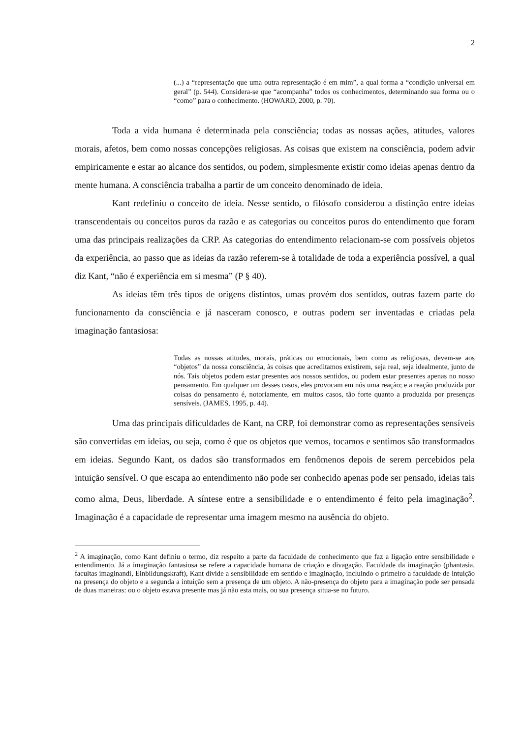2
(...) a “representação que uma outra representação é em mim”, a qual forma a “condição universal em geral” (p. 544). Considera-se que “acompanha” todos os conhecimentos, determinando sua forma ou o “como” para o conhecimento. (HOWARD, 2000, p. 70).
Toda a vida humana é determinada pela consciência; todas as nossas ações, atitudes, valores morais, afetos, bem como nossas concepções religiosas. As coisas que existem na consciência, podem advir empiricamente e estar ao alcance dos sentidos, ou podem, simplesmente existir como ideias apenas dentro da mente humana. A consciência trabalha a partir de um conceito denominado de ideia.
Kant redefiniu o conceito de ideia. Nesse sentido, o filósofo considerou a distinção entre ideias transcendentais ou conceitos puros da razão e as categorias ou conceitos puros do entendimento que foram uma das principais realizações da CRP. As categorias do entendimento relacionam-se com possíveis objetos da experiência, ao passo que as ideias da razão referem-se à totalidade de toda a experiência possível, a qual diz Kant, “não é experiência em si mesma” (P § 40).
As ideias têm três tipos de origens distintos, umas provém dos sentidos, outras fazem parte do funcionamento da consciência e já nasceram conosco, e outras podem ser inventadas e criadas pela imaginação fantasiosa:
Todas as nossas atitudes, morais, práticas ou emocionais, bem como as religiosas, devem-se aos “objetos” da nossa consciência, às coisas que acreditamos existirem, seja real, seja idealmente, junto de nós. Tais objetos podem estar presentes aos nossos sentidos, ou podem estar presentes apenas no nosso pensamento. Em qualquer um desses casos, eles provocam em nós uma reação; e a reação produzida por coisas do pensamento é, notoriamente, em muitos casos, tão forte quanto a produzida por presenças sensíveis. (JAMES, 1995, p. 44).
Uma das principais dificuldades de Kant, na CRP, foi demonstrar como as representações sensíveis são convertidas em ideias, ou seja, como é que os objetos que vemos, tocamos e sentimos são transformados em ideias. Segundo Kant, os dados são transformados em fenômenos depois de serem percebidos pela intuição sensível. O que escapa ao entendimento não pode ser conhecido apenas pode ser pensado, ideias tais como alma, Deus, liberdade. A síntese entre a sensibilidade e o entendimento é feito pela imaginação<sup>2</sup>. Imaginação é a capacidade de representar uma imagem mesmo na ausência do objeto.
<sup>2</sup> A imaginação, como Kant definiu o termo, diz respeito a parte da faculdade de conhecimento que faz a ligação entre sensibilidade e entendimento. Já a imaginação fantasiosa se refere a capacidade humana de criação e divagação. Faculdade da imaginação (phantasia, facultas imaginandi, Einbildungskraft), Kant divide a sensibilidade em sentido e imaginação, incluindo o primeiro a faculdade de intuição na presença do objeto e a segunda a intuição sem a presença de um objeto. A não-presença do objeto para a imaginação pode ser pensada de duas maneiras: ou o objeto estava presente mas já não esta mais, ou sua presença situa-se no futuro.